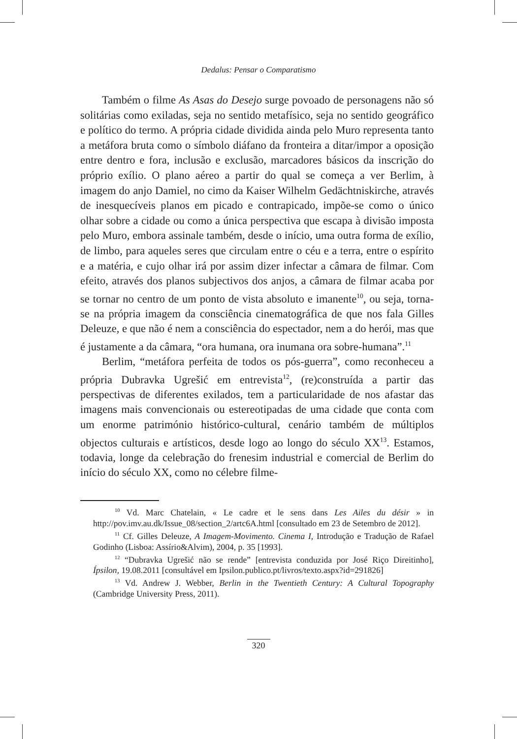Dedalus: Pensar o Comparatismo
Também o filme As Asas do Desejo surge povoado de personagens não só solitárias como exiladas, seja no sentido metafísico, seja no sentido geográfico e político do termo. A própria cidade dividida ainda pelo Muro representa tanto a metáfora bruta como o símbolo diáfano da fronteira a ditar/impor a oposição entre dentro e fora, inclusão e exclusão, marcadores básicos da inscrição do próprio exílio. O plano aéreo a partir do qual se começa a ver Berlim, à imagem do anjo Damiel, no cimo da Kaiser Wilhelm Gedächtniskirche, através de inesquecíveis planos em picado e contrapicado, impõe-se como o único olhar sobre a cidade ou como a única perspectiva que escapa à divisão imposta pelo Muro, embora assinale também, desde o início, uma outra forma de exílio, de limbo, para aqueles seres que circulam entre o céu e a terra, entre o espírito e a matéria, e cujo olhar irá por assim dizer infectar a câmara de filmar. Com efeito, através dos planos subjectivos dos anjos, a câmara de filmar acaba por se tornar no centro de um ponto de vista absoluto e imanente<sup>10</sup>, ou seja, torna-se na própria imagem da consciência cinematográfica de que nos fala Gilles Deleuze, e que não é nem a consciência do espectador, nem a do herói, mas que é justamente a da câmara, “ora humana, ora inumana ora sobre-humana”.<sup>11</sup>
Berlim, “metáfora perfeita de todos os pós-guerra”, como reconheceu a própria Dubravka Ugrešić em entrevista<sup>12</sup>, (re)construída a partir das perspectivas de diferentes exilados, tem a particularidade de nos afastar das imagens mais convencionais ou estereotipadas de uma cidade que conta com um enorme património histórico-cultural, cenário também de múltiplos objectos culturais e artísticos, desde logo ao longo do século XX<sup>13</sup>. Estamos, todavia, longe da celebração do frenesim industrial e comercial de Berlim do início do século XX, como no célebre filme-
<sup>10</sup> Vd. Marc Chatelain, « Le cadre et le sens dans Les Ailes du désir » in http://pov.imv.au.dk/Issue_08/section_2/artc6A.html [consultado em 23 de Setembro de 2012].
<sup>11</sup> Cf. Gilles Deleuze, A Imagem-Movimento. Cinema I, Introdução e Tradução de Rafael Godinho (Lisboa: Assírio&Alvim), 2004, p. 35 [1993].
<sup>12</sup> “Dubravka Ugrešić não se rende” [entrevista conduzida por José Riço Direitinho], Ípsilon, 19.08.2011 [consultável em Ipsilon.publico.pt/livros/texto.aspx?id=291826]
<sup>13</sup> Vd. Andrew J. Webber, Berlin in the Twentieth Century: A Cultural Topography (Cambridge University Press, 2011).
320